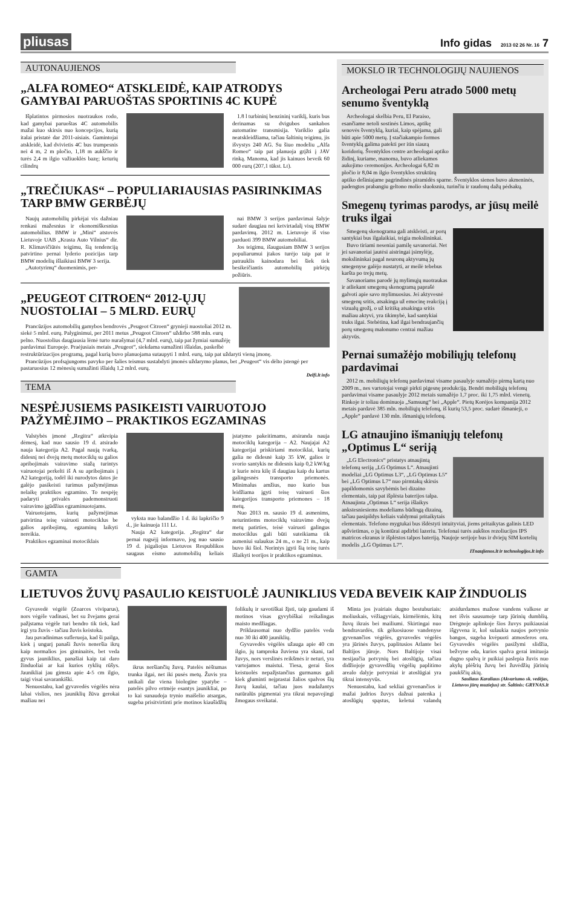pliusas Info gidas 2013 02 26 Nr. 16 7
AUTONAUJIENOS
„ALFA ROMEO“ ATSKLEIDĖ, KAIP ATRODYS GAMYBAI PARUOŠTAS SPORTINIS 4C KUPĖ
Išplatintos pirmosios nuotraukos rodo, kad gamybai paruoštas 4C automobilis mažai kuo skirsis nuo koncepcijos, kurią italai pristatė dar 2011-aisiais. Gamintojai atskleidė, kad dvivietis 4C bus trumpesnis nei 4 m, 2 m pločio, 1,18 m aukščio ir turės 2,4 m ilgio važiuoklės bazę; keturių cilindrų
1.8 l turbininį benzininį variklį, kuris bus derinamas su dvigubos sankabos automatine transmisija. Variklio galia neatskleidžiama, tačiau šaltinių teigimu, jis išvystys 240 AG. Su šiuo modeliu „Alfa Romeo“ taip pat planuoja grįžti į JAV rinką. Manoma, kad jis kainuos beveik 60 000 eurų (207,1 tūkst. Lt).
„TREČIUKAS“ – POPULIARIAUSIAS PASIRINKIMAS TARP BMW GERBĖJŲ
Naujų automobilių pirkėjai vis dažniau renkasi mažesnius ir ekonomiškesnius automobilius. BMW ir „Mini“ atstovės Lietuvoje UAB „Krasta Auto Vilnius“ dir. R. Klimavičiūtės teigimu, šią tendenciją patvirtino pernai lyderio pozicijas tarp BMW modelių išlaikiusi BMW 3 serija.
„Autotyrimų“ duomenimis, per-
nai BMW 3 serijos pardavimai šalyje sudarė daugiau nei ketvirtadalį visų BMW pardavimų. 2012 m. Lietuvoje iš viso parduoti 399 BMW automobiliai.
Jos teigimu, išaugusiam BMW 3 serijos populiarumui įtakos turėjo taip pat ir patrauklis kainodara bei šiek tiek besikeičiantis automobilių pirkėjų požiūris.
„PEUGEOT CITROEN“ 2012-ŲJŲ NUOSTOLIAI – 5 MLRD. EURŲ
Prancūzijos automobilių gamybos bendrovės „Peugeot Citroen“ grynieji nuostoliai 2012 m. siekė 5 mlrd. eurų. Palyginimui, per 2011 metus „Peugeot Citroen“ uždirbo 588 mln. eurų pelno. Nuostolius daugiausia lėmė turto nurašymai (4,7 mlrd. eurų), taip pat žymiai sumažėję pardavimai Europoje. Praėjusiais metais „Peugeot“, siekdama sumažinti išlaidas, paskelbė restruktūrizacijos programą, pagal kurią buvo planuojama sutaupyti 1 mlrd. eurų, taip pat uždaryti vieną įmonę.
Prancūzijos profsąjungoms pavyko per šalies teismus sustabdyti įmonės uždarymo planus, bet „Peugeot“ vis dėlto įstengė per pastaruosius 12 mėnesių sumažinti išlaidų 1,2 mlrd. eurų.
Delfi.lt info
TEMA
NESPĖJUSIEMS PASIKEISTI VAIRUOTOJO PAŽYMĖJIMO – PRAKTIKOS EGZAMINAS
Valstybės įmonė „Regitra“ atkreipia dėmesį, kad nuo sausio 19 d. atsirado nauja kategorija A2. Pagal naują tvarką, didesnį nei dvejų metų motociklų su galios apribojimais vairavimo stažą turintys vairuotojai perkelti iš A su apribojimais į A2 kategoriją, todėl iki nurodytos datos jie galėjo pasikeisti turimus pažymėjimus nelaikę praktikos egzamino. To nespėję padaryti privalės pademonstruoti vairavimo įgūdžius egzaminuotojams.
Vairuotojams, kurių pažymėjimas patvirtina teisę vairuoti motociklus be galios apribojimų, egzaminų laikyti nereikia.
Praktikos egzaminai motociklais
vyksta nuo balandžio 1 d. iki lapkričio 9 d., jie kainuoja 111 Lt.
Nauja A2 kategorija. „Regitra“ dar pernai rugsėjį informavo, jog nuo sausio 19 d. įsigaliojus Lietuvos Respublikos saugaus eismo automobilių keliais įstatymo pakeitimams, atsiranda nauja motociklų kategorija – A2. Naujajai A2 kategorijai priskiriami motociklai, kurių galia ne didesnė kaip 35 kW, galios ir svorio santykis ne didesnis kaip 0,2 kW/kg ir kurie nėra kilę iš daugiau kaip du kartus galingesnės transporto priemonės. Minimalus amžius, nuo kurio bus leidžiama įgyti teisę vairuoti šios kategorijos transporto priemones – 18 metų.
Nuo 2013 m. sausio 19 d. asmenims, neturintiems motociklų vairavimo dvejų metų patirties, teisė vairuoti galingus motociklus gali būti suteikiama tik asmeniui sulaukus 24 m., o ne 21 m., kaip buvo iki šiol. Norintys įgyti šią teisę turės išlaikyti teorijos ir praktikos egzaminus.
MOKSLO IR TECHNOLOGIJŲ NAUJIENOS
Archeologai Peru atrado 5000 metų senumo šventyklą
Archeologai skelbia Peru, El Paraiso, esančiame netoli sostinės Limos, aptikę senovės šventyklą, kuriai, kaip spėjama, gali būti apie 5000 metų. Į stačiakampio formos šventyklą galima patekti per itin siaurą koridorių. Šventyklos centre archeologai aptiko židinį, kuriame, manoma, buvo atliekamos aukojimo ceremonijos. Archeologai 6,82 m pločio ir 8,04 m ilgio šventyklos struktūrą aptiko dešiniajame pagrindinės piramidės sparne. Šventyklos sienos buvo akmeninės, padengtos prabangiu geltono molio sluoksniu, turinčiu ir raudonų dažų pėdsakų.
Smegenų tyrimas parodys, ar jūsų meilė truks ilgai
Smegenų skenograma gali atskleisti, ar porų santykiai bus ilgalaikiai, teigia mokslininkai.
Buvo tiriami neseniai pamilę savanoriai. Net jei savanoriai jautėsi aistringai įsimylėję, mokslininkai pagal neuronų aktyvumą jų smegenyse galėjo nustatyti, ar meilė tebebus karšta po trejų metų.
Savanoriams parodė jų mylimųjų nuotraukas ir atliekant smegenų skenogramą paprašė galvoti apie savo mylimuosius. Jei aktyvesnė smegenų sritis, atsakinga už emocinę reakciją į vizualų grožį, o už kritiką atsakinga sritis mažiau aktyvi, yra tikimybė, kad santykiai truks ilgai. Stebėtina, kad ilgai bendraujančių porų smegenų malonumo centrai mažiau aktyvūs.
Pernai sumažėjo mobiliųjų telefonų pardavimai
2012 m. mobiliųjų telefonų pardavimai visame pasaulyje sumažėjo pirmą kartą nuo 2009 m., nes vartotojai vengė pirkti pigesnę produkciją. Bendri mobiliųjų telefonų pardavimai visame pasaulyje 2012 metais sumažėjo 1,7 proc. iki 1,75 mlrd. vienetų. Rinkoje ir toliau dominuoja „Samsung“ bei „Apple“. Pietų Korėjos kompanija 2012 metais pardavė 385 mln. mobiliųjų telefonų, iš kurių 53,5 proc. sudarė išmanieji, o „Apple“ pardavė 130 mln. išmaniųjų telefonų.
LG atnaujino išmaniųjų telefonų „Optimus L“ seriją
„LG Electronics“ pristatys atnaujintą telefonų seriją „LG Optimus L“. Atnaujinti modeliai „LG Optimus L3“, „LG Optimus L5“ bei „LG Optimus L7“ nuo pirmtakų skirsis papildomomis savybėmis bei dizaino elementais, taip pat išplėsta baterijos talpa. Atnaujinta „Optimus L“ serija išlaikys ankstesniesiems modeliams būdingą dizainą, tačiau pasipildys keliais valdymui pritaikytais elementais. Telefono mygtukai bus išdėstyti intuityviai, jiems pritaikytas galinis LED apšvietimas, o jų kontūrai apdirbti lazeriu. Telefonai turės aukštos rezoliucijos IPS matricos ekranus ir išplėstos talpos bateriją. Naujoje serijoje bus ir dviejų SIM kortelių modelis „LG Optimus L7“.
ITnaujienos.lt ir technologijos.lt info
GAMTA
LIETUVOS ŽUVŲ PASAULIO KEISTUOLĖ JAUNIKLIUS VEDA BEVEIK KAIP ŽINDUOLIS
Gyvavedė vėgėlė (Zoarces viviparus), nors vėgėle vadinasi, bet su žvejams gerai pažįstama vėgėle turi bendro tik tiek, kad irgi yra žuvis - tačiau žuvis keistoka.
Jau pavadinimas sufleruoja, kad ši pailga, kiek į ungurį panaši žuvis neneršia ikrų kaip normalios jos giminaitės, bet veda gyvus jauniklius, panašiai kaip tai daro žinduoliai ar kai kurios ryklių rūšys. Jaunikliai jau gimsta apie 4-5 cm ilgio, taigi visai savarankiški.
Nenuostabu, kad gyvavedės vėgėlės nėra labai vislios, nes jauniklių žūva gerokai mažiau nei
ikrus neršiančių žuvų. Patelės nėštumas trunka ilgai, net iki pusės metų. Žuvis yra unikali dar viena biologine ypatybe – patelės pilvo ertmėje esantys jaunikliai, po to kai sunaudoja trynio maišelio atsargas, sugeba prisitvirtinti prie motinos kiaušidžių folikulų ir savotiškai žįsti, taip gaudami iš motinos visas gyvybiškai reikalingas maisto medžiagas.
Priklausomai nuo dydžio patelės veda nuo 30 iki 400 jauniklių.
Gyvavedės vėgėlės užauga apie 40 cm ilgio, jų tamproka žuviena yra skani, tad žuvys, nors verslinės reikšmės ir neturi, yra vartojamos maistui. Tiesa, gerai šios keistuolės nepažįstančius gurmanus gali kiek gluminti neįprastai žalios spalvos šių žuvų kaulai, tačiau juos nudažantys natūralūs pigmentai yra tikrai nepavojingi žmogaus sveikatai.
Minta jos įvairiais dugno bestuburiais: moliuskais, vėžiagyviais, kirmėlėmis, kitų žuvų ikrais bei mailiumi. Skirtingai nuo bendravardės, tik gėluosiuose vandenyse gyvenančios vėgėlės, gyvavedės vėgėlės yra jūrinės žuvys, paplitusios Atlante bei Baltijos jūroje. Nors Baltijoje visai nesijaučia potvynių bei atoslūgių, tačiau didžiojoje gyvavedžių vėgėlių paplitimo arealo dalyje potvyniai ir atoslūgiai yra tikrai intensyvūs.
Nenuostabu, kad sekliai gyvenančios ir mažai judrios žuvys dažnai patenka į atoslūgių spąstus, keletui valandų atsidurdamos mažose vandens valkose ar net išvis sausumoje tarp jūrinių dumblių. Drėgnoje aplinkoje šios žuvys puikiausiai išgyvena ir, kol sulaukia naujos potvynio bangos, sugeba kvėpuoti atmosferos oru. Gyvavedės vėgėlės pasižymi slidžia, bežvyne oda, kurios spalva gerai imituoja dugno spalvą ir puikiai paslepia žuvis nuo akylų plėšrių žuvų bei žuvėdžių jūrinių paukščių akių.
Sauliaus Karaliaus (Akvariumo sk. vedėjas, Lietuvos jūrų muziejus) str. Šaltinis: GRYNAS.lt